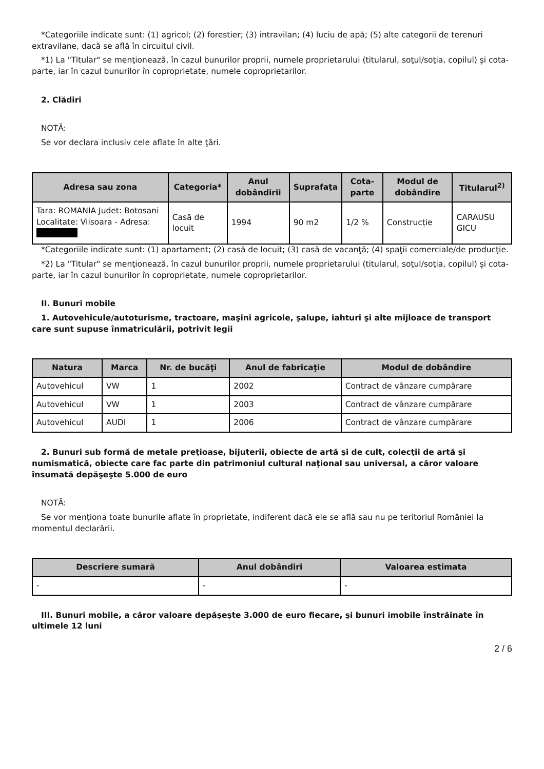*Categoriile indicate sunt: (1) agricol; (2) forestier; (3) intravilan; (4) luciu de apă; (5) alte categorii de terenuri extravilane, dacă se află în circuitul civil.
*1) La "Titular" se menţionează, în cazul bunurilor proprii, numele proprietarului (titularul, soţul/soţia, copilul) și cota-parte, iar în cazul bunurilor în coproprietate, numele coproprietarilor.
2. Clădiri
NOTĂ:
Se vor declara inclusiv cele aflate în alte ţări.
| Adresa sau zona | Categoria* | Anul dobândirii | Suprafaţa | Cota-parte | Modul de dobândire | Titularul<sup>2)</sup> |
| --- | --- | --- | --- | --- | --- | --- |
| Tara: ROMANIA Judet: Botosani Localitate: Viisoara - Adresa: | Casă de locuit | 1994 | 90 m2 | 1/2 % | Construcție | CARAUSU GICU |
*Categoriile indicate sunt: (1) apartament; (2) casă de locuit; (3) casă de vacanţă; (4) spaţii comerciale/de producţie.
*2) La "Titular" se menţionează, în cazul bunurilor proprii, numele proprietarului (titularul, soţul/soţia, copilul) și cota-parte, iar în cazul bunurilor în coproprietate, numele coproprietarilor.
II. Bunuri mobile
1. Autovehicule/autoturisme, tractoare, maşini agricole, şalupe, iahturi şi alte mijloace de transport care sunt supuse înmatriculării, potrivit legii
| Natura | Marca | Nr. de bucăţi | Anul de fabricaţie | Modul de dobândire |
| --- | --- | --- | --- | --- |
| Autovehicul | VW | 1 | 2002 | Contract de vânzare cumpărare |
| Autovehicul | VW | 1 | 2003 | Contract de vânzare cumpărare |
| Autovehicul | AUDI | 1 | 2006 | Contract de vânzare cumpărare |
2. Bunuri sub formă de metale preţioase, bijuterii, obiecte de artă şi de cult, colecţii de artă şi numismatică, obiecte care fac parte din patrimoniul cultural naţional sau universal, a căror valoare însumată depăşeşte 5.000 de euro
NOTĂ:
Se vor menţiona toate bunurile aflate în proprietate, indiferent dacă ele se află sau nu pe teritoriul României la momentul declarării.
| Descriere sumară | Anul dobândiri | Valoarea estimata |
| --- | --- | --- |
| - | - | - |
III. Bunuri mobile, a căror valoare depăşeşte 3.000 de euro fiecare, şi bunuri imobile înstrăinate în ultimele 12 luni
2 / 6